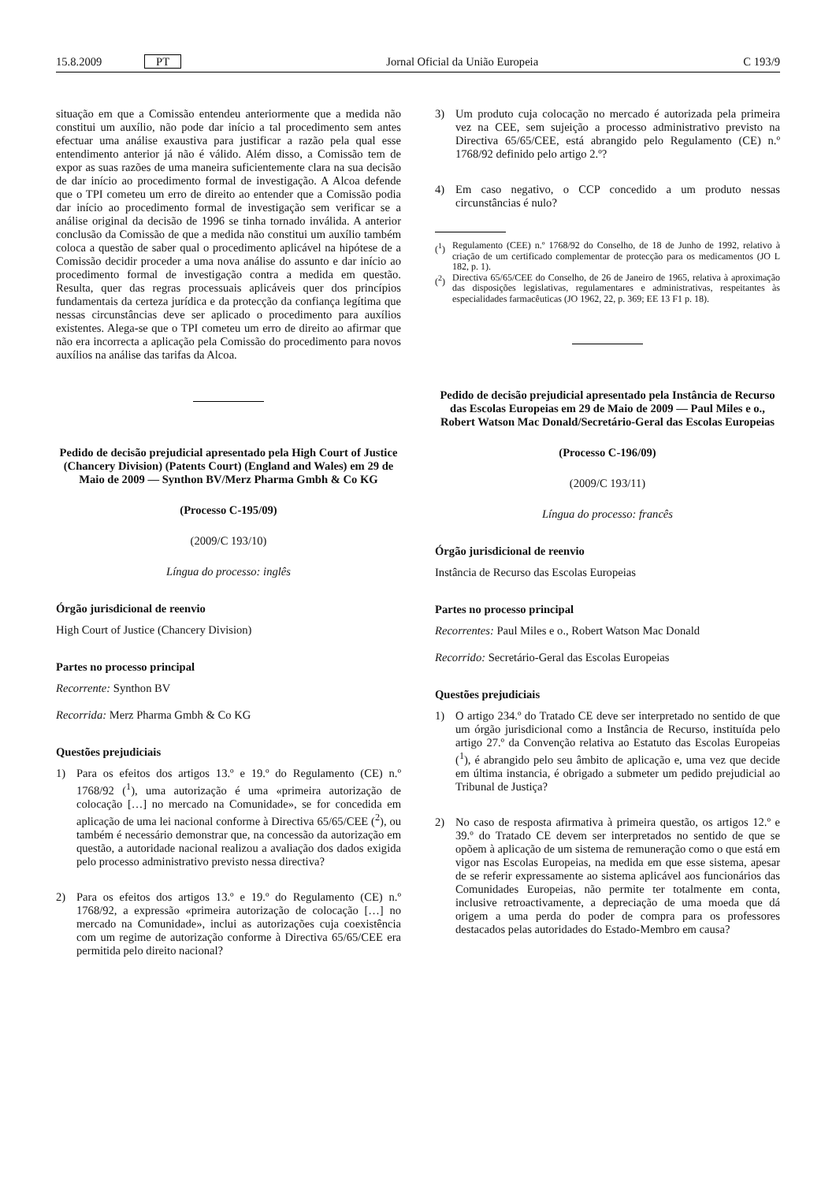15.8.2009 PT Jornal Oficial da União Europeia C 193/9
situação em que a Comissão entendeu anteriormente que a medida não constitui um auxílio, não pode dar início a tal procedimento sem antes efectuar uma análise exaustiva para justificar a razão pela qual esse entendimento anterior já não é válido. Além disso, a Comissão tem de expor as suas razões de uma maneira suficientemente clara na sua decisão de dar início ao procedimento formal de investigação. A Alcoa defende que o TPI cometeu um erro de direito ao entender que a Comissão podia dar início ao procedimento formal de investigação sem verificar se a análise original da decisão de 1996 se tinha tornado inválida. A anterior conclusão da Comissão de que a medida não constitui um auxílio também coloca a questão de saber qual o procedimento aplicável na hipótese de a Comissão decidir proceder a uma nova análise do assunto e dar início ao procedimento formal de investigação contra a medida em questão. Resulta, quer das regras processuais aplicáveis quer dos princípios fundamentais da certeza jurídica e da protecção da confiança legítima que nessas circunstâncias deve ser aplicado o procedimento para auxílios existentes. Alega-se que o TPI cometeu um erro de direito ao afirmar que não era incorrecta a aplicação pela Comissão do procedimento para novos auxílios na análise das tarifas da Alcoa.
Pedido de decisão prejudicial apresentado pela High Court of Justice (Chancery Division) (Patents Court) (England and Wales) em 29 de Maio de 2009 — Synthon BV/Merz Pharma Gmbh & Co KG
(Processo C-195/09)
(2009/C 193/10)
Língua do processo: inglês
Órgão jurisdicional de reenvio
High Court of Justice (Chancery Division)
Partes no processo principal
Recorrente: Synthon BV
Recorrida: Merz Pharma Gmbh & Co KG
Questões prejudiciais
1) Para os efeitos dos artigos 13.º e 19.º do Regulamento (CE) n.º 1768/92 (<sup>1</sup>), uma autorização é uma «primeira autorização de colocação […] no mercado na Comunidade», se for concedida em aplicação de uma lei nacional conforme à Directiva 65/65/CEE (<sup>2</sup>), ou também é necessário demonstrar que, na concessão da autorização em questão, a autoridade nacional realizou a avaliação dos dados exigida pelo processo administrativo previsto nessa directiva?
2) Para os efeitos dos artigos 13.º e 19.º do Regulamento (CE) n.º 1768/92, a expressão «primeira autorização de colocação […] no mercado na Comunidade», inclui as autorizações cuja coexistência com um regime de autorização conforme à Directiva 65/65/CEE era permitida pelo direito nacional?
3) Um produto cuja colocação no mercado é autorizada pela primeira vez na CEE, sem sujeição a processo administrativo previsto na Directiva 65/65/CEE, está abrangido pelo Regulamento (CE) n.º 1768/92 definido pelo artigo 2.º?
4) Em caso negativo, o CCP concedido a um produto nessas circunstâncias é nulo?
(<sup>1</sup>) Regulamento (CEE) n.º 1768/92 do Conselho, de 18 de Junho de 1992, relativo à criação de um certificado complementar de protecção para os medicamentos (JO L 182, p. 1).
(<sup>2</sup>) Directiva 65/65/CEE do Conselho, de 26 de Janeiro de 1965, relativa à aproximação das disposições legislativas, regulamentares e administrativas, respeitantes às especialidades farmacêuticas (JO 1962, 22, p. 369; EE 13 F1 p. 18).
Pedido de decisão prejudicial apresentado pela Instância de Recurso das Escolas Europeias em 29 de Maio de 2009 — Paul Miles e o., Robert Watson Mac Donald/Secretário-Geral das Escolas Europeias
(Processo C-196/09)
(2009/C 193/11)
Língua do processo: francês
Órgão jurisdicional de reenvio
Instância de Recurso das Escolas Europeias
Partes no processo principal
Recorrentes: Paul Miles e o., Robert Watson Mac Donald
Recorrido: Secretário-Geral das Escolas Europeias
Questões prejudiciais
1) O artigo 234.º do Tratado CE deve ser interpretado no sentido de que um órgão jurisdicional como a Instância de Recurso, instituída pelo artigo 27.º da Convenção relativa ao Estatuto das Escolas Europeias (<sup>1</sup>), é abrangido pelo seu âmbito de aplicação e, uma vez que decide em última instancia, é obrigado a submeter um pedido prejudicial ao Tribunal de Justiça?
2) No caso de resposta afirmativa à primeira questão, os artigos 12.º e 39.º do Tratado CE devem ser interpretados no sentido de que se opõem à aplicação de um sistema de remuneração como o que está em vigor nas Escolas Europeias, na medida em que esse sistema, apesar de se referir expressamente ao sistema aplicável aos funcionários das Comunidades Europeias, não permite ter totalmente em conta, inclusive retroactivamente, a depreciação de uma moeda que dá origem a uma perda do poder de compra para os professores destacados pelas autoridades do Estado-Membro em causa?